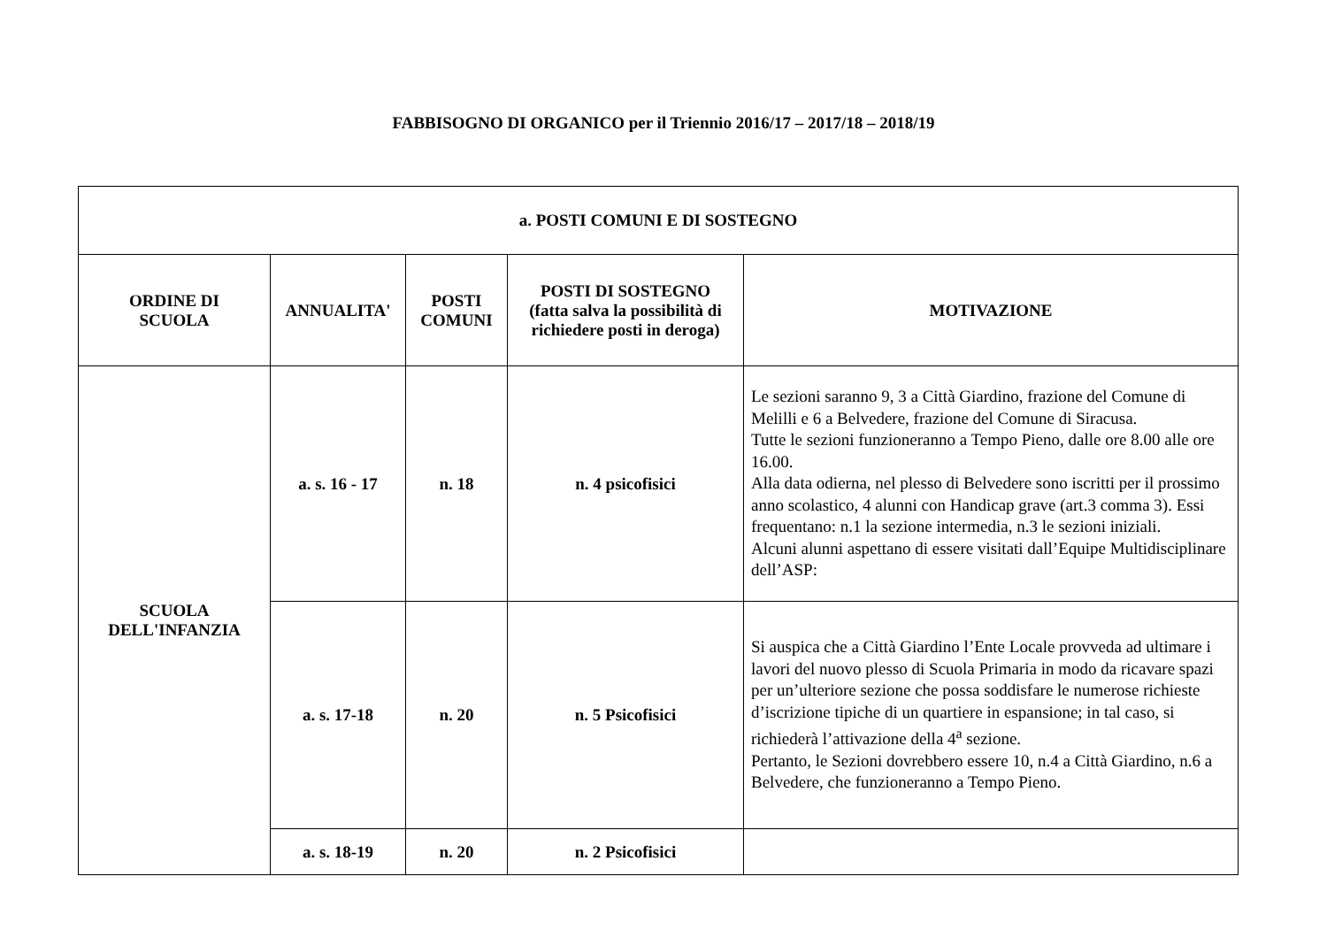FABBISOGNO DI ORGANICO per il Triennio 2016/17 – 2017/18 – 2018/19
| a. POSTI COMUNI E DI SOSTEGNO | | | | |
| --- | --- | --- | --- | --- |
| ORDINE DI SCUOLA | ANNUALITA' | POSTI COMUNI | POSTI DI SOSTEGNO (fatta salva la possibilità di richiedere posti in deroga) | MOTIVAZIONE |
| SCUOLA DELL'INFANZIA | a. s. 16 - 17 | n. 18 | n. 4 psicofisici | Le sezioni saranno 9, 3 a Città Giardino, frazione del Comune di Melilli e 6 a Belvedere, frazione del Comune di Siracusa. Tutte le sezioni funzioneranno a Tempo Pieno, dalle ore 8.00 alle ore 16.00. Alla data odierna, nel plesso di Belvedere sono iscritti per il prossimo anno scolastico, 4 alunni con Handicap grave (art.3 comma 3). Essi frequentano: n.1 la sezione intermedia, n.3 le sezioni iniziali. Alcuni alunni aspettano di essere visitati dall’Equipe Multidisciplinare dell’ASP: |
| | a. s. 17-18 | n. 20 | n. 5 Psicofisici | Si auspica che a Città Giardino l’Ente Locale provveda ad ultimare i lavori del nuovo plesso di Scuola Primaria in modo da ricavare spazi per un’ulteriore sezione che possa soddisfare le numerose richieste d’iscrizione tipiche di un quartiere in espansione; in tal caso, si richiederà l’attivazione della 4<sup>a</sup> sezione. Pertanto, le Sezioni dovrebbero essere 10, n.4 a Città Giardino, n.6 a Belvedere, che funzioneranno a Tempo Pieno. |
| | a. s. 18-19 | n. 20 | n. 2 Psicofisici | |